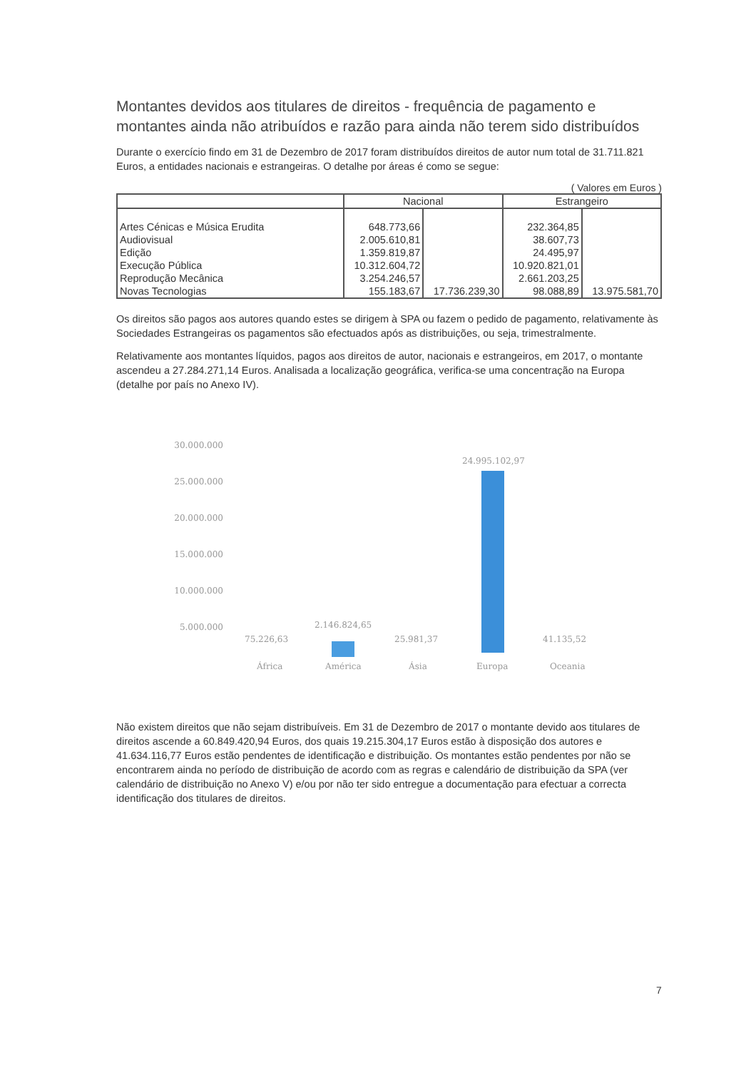Montantes devidos aos titulares de direitos - frequência de pagamento e montantes ainda não atribuídos e razão para ainda não terem sido distribuídos
Durante o exercício findo em 31 de Dezembro de 2017 foram distribuídos direitos de autor num total de 31.711.821 Euros, a entidades nacionais e estrangeiras. O detalhe por áreas é como se segue:
( Valores em Euros )
| | Nacional | | Estrangeiro | |
| --- | --- | --- | --- | --- |
| Artes Cénicas e Música Erudita | 648.773,66 | | 232.364,85 | |
| Audiovisual | 2.005.610,81 | | 38.607,73 | |
| Edição | 1.359.819,87 | | 24.495,97 | |
| Execução Pública | 10.312.604,72 | | 10.920.821,01 | |
| Reprodução Mecânica | 3.254.246,57 | | 2.661.203,25 | |
| Novas Tecnologias | 155.183,67 | 17.736.239,30 | 98.088,89 | 13.975.581,70 |
Os direitos são pagos aos autores quando estes se dirigem à SPA ou fazem o pedido de pagamento, relativamente às Sociedades Estrangeiras os pagamentos são efectuados após as distribuições, ou seja, trimestralmente.
Relativamente aos montantes líquidos, pagos aos direitos de autor, nacionais e estrangeiros, em 2017, o montante ascendeu a 27.284.271,14 Euros. Analisada a localização geográfica, verifica-se uma concentração na Europa (detalhe por país no Anexo IV).
30.000.000
25.000.000
20.000.000
15.000.000
10.000.000
5.000.000
75.226,63
2.146.824,65
25.981,37
24.995.102,97
41.135,52
África América Ásia Europa Oceania
Não existem direitos que não sejam distribuíveis. Em 31 de Dezembro de 2017 o montante devido aos titulares de direitos ascende a 60.849.420,94 Euros, dos quais 19.215.304,17 Euros estão à disposição dos autores e 41.634.116,77 Euros estão pendentes de identificação e distribuição. Os montantes estão pendentes por não se encontrarem ainda no período de distribuição de acordo com as regras e calendário de distribuição da SPA (ver calendário de distribuição no Anexo V) e/ou por não ter sido entregue a documentação para efectuar a correcta identificação dos titulares de direitos.
7